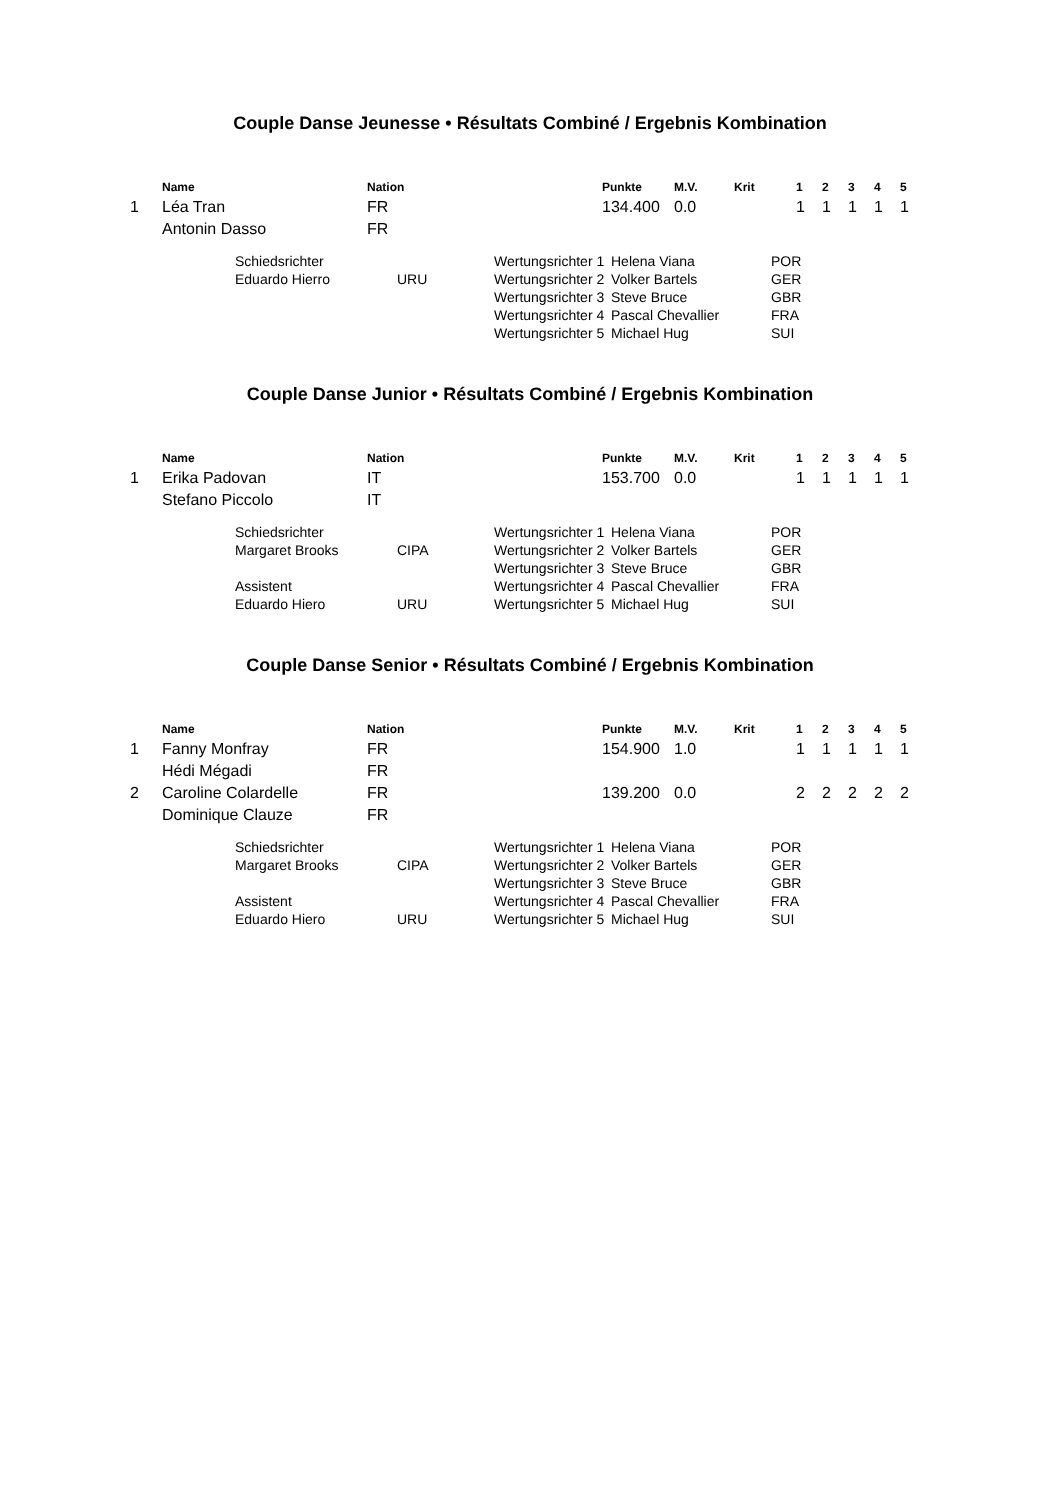Couple Danse Jeunesse • Résultats Combiné / Ergebnis Kombination
| | Name | Nation | Punkte | M.V. | Krit | 1 | 2 | 3 | 4 | 5 |
| --- | --- | --- | --- | --- | --- | --- | --- | --- | --- | --- |
| 1 | Léa Tran | FR | 134.400 | 0.0 | | 1 | 1 | 1 | 1 | 1 |
| | Antonin Dasso | FR | | | | | | | | |
| Schiedsrichter | | Wertungsrichter 1 | Helena Viana | POR |
| Eduardo Hierro | URU | Wertungsrichter 2 | Volker Bartels | GER |
| | | Wertungsrichter 3 | Steve Bruce | GBR |
| | | Wertungsrichter 4 | Pascal Chevallier | FRA |
| | | Wertungsrichter 5 | Michael Hug | SUI |
Couple Danse Junior • Résultats Combiné / Ergebnis Kombination
| | Name | Nation | Punkte | M.V. | Krit | 1 | 2 | 3 | 4 | 5 |
| --- | --- | --- | --- | --- | --- | --- | --- | --- | --- | --- |
| 1 | Erika Padovan | IT | 153.700 | 0.0 | | 1 | 1 | 1 | 1 | 1 |
| | Stefano Piccolo | IT | | | | | | | | |
| Schiedsrichter | | Wertungsrichter 1 | Helena Viana | POR |
| Margaret Brooks | CIPA | Wertungsrichter 2 | Volker Bartels | GER |
| | | Wertungsrichter 3 | Steve Bruce | GBR |
| Assistent | | Wertungsrichter 4 | Pascal Chevallier | FRA |
| Eduardo Hiero | URU | Wertungsrichter 5 | Michael Hug | SUI |
Couple Danse Senior • Résultats Combiné / Ergebnis Kombination
| | Name | Nation | Punkte | M.V. | Krit | 1 | 2 | 3 | 4 | 5 |
| --- | --- | --- | --- | --- | --- | --- | --- | --- | --- | --- |
| 1 | Fanny Monfray | FR | 154.900 | 1.0 | | 1 | 1 | 1 | 1 | 1 |
| | Hédi Mégadi | FR | | | | | | | | |
| 2 | Caroline Colardelle | FR | 139.200 | 0.0 | | 2 | 2 | 2 | 2 | 2 |
| | Dominique Clauze | FR | | | | | | | | |
| Schiedsrichter | | Wertungsrichter 1 | Helena Viana | POR |
| Margaret Brooks | CIPA | Wertungsrichter 2 | Volker Bartels | GER |
| | | Wertungsrichter 3 | Steve Bruce | GBR |
| Assistent | | Wertungsrichter 4 | Pascal Chevallier | FRA |
| Eduardo Hiero | URU | Wertungsrichter 5 | Michael Hug | SUI |